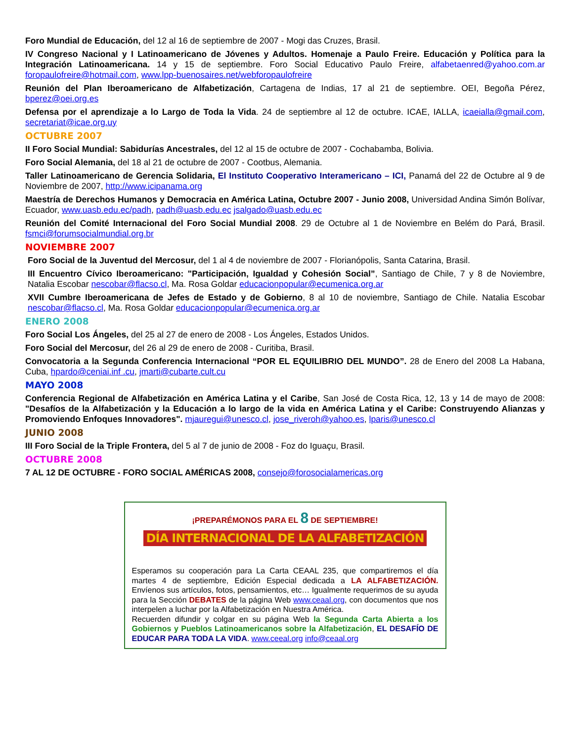Foro Mundial de Educación, del 12 al 16 de septiembre de 2007 - Mogi das Cruzes, Brasil.
IV Congreso Nacional y I Latinoamericano de Jóvenes y Adultos. Homenaje a Paulo Freire. Educación y Política para la Integración Latinoamericana. 14 y 15 de septiembre. Foro Social Educativo Paulo Freire, alfabetaenred@yahoo.com.ar foropaulofreire@hotmail.com, www.lpp-buenosaires.net/webforopaulofreire
Reunión del Plan Iberoamericano de Alfabetización, Cartagena de Indias, 17 al 21 de septiembre. OEI, Begoña Pérez, bperez@oei.org.es
Defensa por el aprendizaje a lo Largo de Toda la Vida. 24 de septiembre al 12 de octubre. ICAE, IALLA, icaeialla@gmail.com, secretariat@icae.org.uy
OCTUBRE 2007
II Foro Social Mundial: Sabidurías Ancestrales, del 12 al 15 de octubre de 2007 - Cochabamba, Bolivia.
Foro Social Alemania, del 18 al 21 de octubre de 2007 - Cootbus, Alemania.
Taller Latinoamericano de Gerencia Solidaria, El Instituto Cooperativo Interamericano – ICI, Panamá del 22 de Octubre al 9 de Noviembre de 2007, http://www.icipanama.org
Maestría de Derechos Humanos y Democracia en América Latina, Octubre 2007 - Junio 2008, Universidad Andina Simón Bolívar, Ecuador, www.uasb.edu.ec/padh, padh@uasb.edu.ec jsalgado@uasb.edu.ec
Reunión del Comité Internacional del Foro Social Mundial 2008. 29 de Octubre al 1 de Noviembre en Belém do Pará, Brasil. fsmci@forumsocialmundial.org.br
NOVIEMBRE 2007
Foro Social de la Juventud del Mercosur, del 1 al 4 de noviembre de 2007 - Florianópolis, Santa Catarina, Brasil.
III Encuentro Cívico Iberoamericano: "Participación, Igualdad y Cohesión Social”, Santiago de Chile, 7 y 8 de Noviembre, Natalia Escobar nescobar@flacso.cl, Ma. Rosa Goldar educacionpopular@ecumenica.org.ar
XVII Cumbre Iberoamericana de Jefes de Estado y de Gobierno, 8 al 10 de noviembre, Santiago de Chile. Natalia Escobar nescobar@flacso.cl, Ma. Rosa Goldar educacionpopular@ecumenica.org.ar
ENERO 2008
Foro Social Los Ángeles, del 25 al 27 de enero de 2008 - Los Ángeles, Estados Unidos.
Foro Social del Mercosur, del 26 al 29 de enero de 2008 - Curitiba, Brasil.
Convocatoria a la Segunda Conferencia Internacional “POR EL EQUILIBRIO DEL MUNDO”. 28 de Enero del 2008 La Habana, Cuba, hpardo@ceniai.inf .cu, jmarti@cubarte.cult.cu
MAYO 2008
Conferencia Regional de Alfabetización en América Latina y el Caribe, San José de Costa Rica, 12, 13 y 14 de mayo de 2008: "Desafíos de la Alfabetización y la Educación a lo largo de la vida en América Latina y el Caribe: Construyendo Alianzas y Promoviendo Enfoques Innovadores". mjauregui@unesco.cl, jose_riveroh@yahoo.es, lparis@unesco.cl
JUNIO 2008
III Foro Social de la Triple Frontera, del 5 al 7 de junio de 2008 - Foz do Iguaçu, Brasil.
OCTUBRE 2008
7 AL 12 DE OCTUBRE - FORO SOCIAL AMÉRICAS 2008, consejo@forosocialamericas.org
¡PREPARÉMONOS PARA EL 8 DE SEPTIEMBRE!
DÍA INTERNACIONAL DE LA ALFABETIZACIÓN
Esperamos su cooperación para La Carta CEAAL 235, que compartiremos el día martes 4 de septiembre, Edición Especial dedicada a LA ALFABETIZACIÓN. Envíenos sus artículos, fotos, pensamientos, etc… Igualmente requerimos de su ayuda para la Sección DEBATES de la página Web www.ceaal.org, con documentos que nos interpelen a luchar por la Alfabetización en Nuestra América.
Recuerden difundir y colgar en su página Web la Segunda Carta Abierta a los Gobiernos y Pueblos Latinoamericanos sobre la Alfabetización, EL DESAFÍO DE EDUCAR PARA TODA LA VIDA. www.ceeal.org info@ceaal.org